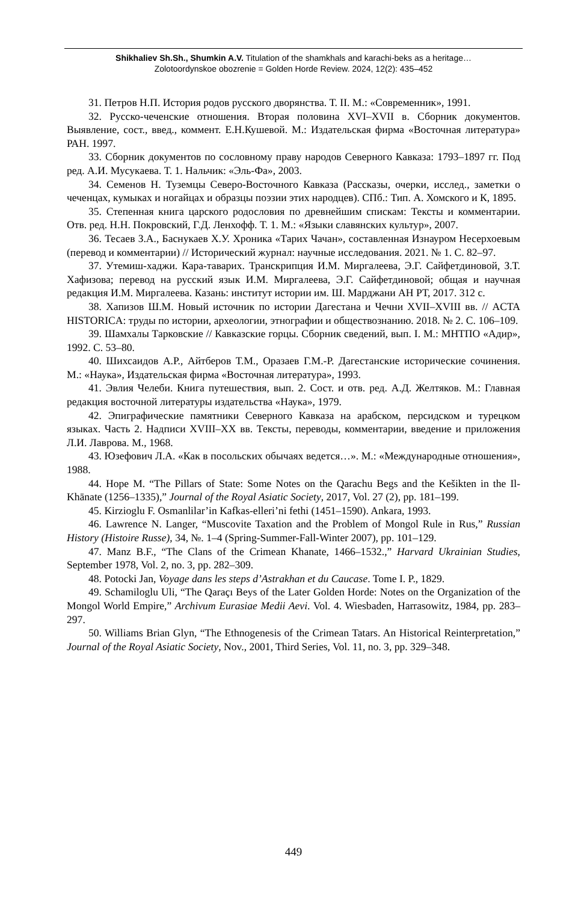Shikhaliev Sh.Sh., Shumkin A.V. Titulation of the shamkhals and karachi-beks as a heritage…
Zolotoordynskoe obozrenie = Golden Horde Review. 2024, 12(2): 435–452
31. Петров Н.П. История родов русского дворянства. Т. II. М.: «Современник», 1991.
32. Русско-чеченские отношения. Вторая половина XVI–XVII в. Сборник документов. Выявление, сост., введ., коммент. Е.Н.Кушевой. М.: Издательская фирма «Восточная литература» РАН. 1997.
33. Сборник документов по сословному праву народов Северного Кавказа: 1793–1897 гг. Под ред. А.И. Мусукаева. Т. 1. Нальчик: «Эль-Фа», 2003.
34. Семенов Н. Туземцы Северо-Восточного Кавказа (Рассказы, очерки, исслед., заметки о чеченцах, кумыках и ногайцах и образцы поэзии этих народцев). СПб.: Тип. А. Хомского и К, 1895.
35. Степенная книга царского родословия по древнейшим спискам: Тексты и комментарии. Отв. ред. Н.Н. Покровский, Г.Д. Ленхофф. Т. 1. М.: «Языки славянских культур», 2007.
36. Тесаев З.А., Баснукаев Х.У. Хроника «Тарих Чачан», составленная Изнауром Несерхоевым (перевод и комментарии) // Исторический журнал: научные исследования. 2021. № 1. С. 82–97.
37. Утемиш-хаджи. Кара-таварих. Транскрипция И.М. Миргалеева, Э.Г. Сайфетдиновой, З.Т. Хафизова; перевод на русский язык И.М. Миргалеева, Э.Г. Сайфетдиновой; общая и научная редакция И.М. Миргалеева. Казань: институт истории им. Ш. Марджани АН РТ, 2017. 312 с.
38. Хапизов Ш.М. Новый источник по истории Дагестана и Чечни XVII–XVIII вв. // ACTA HISTORICA: труды по истории, археологии, этнографии и обществознанию. 2018. № 2. С. 106–109.
39. Шамхалы Тарковские // Кавказские горцы. Сборник сведений, вып. I. М.: МНТПО «Адир», 1992. С. 53–80.
40. Шихсаидов А.Р., Айтберов Т.М., Оразаев Г.М.-Р. Дагестанские исторические сочинения. М.: «Наука», Издательская фирма «Восточная литература», 1993.
41. Эвлия Челеби. Книга путешествия, вып. 2. Сост. и отв. ред. А.Д. Желтяков. М.: Главная редакция восточной литературы издательства «Наука», 1979.
42. Эпиграфические памятники Северного Кавказа на арабском, персидском и турецком языках. Часть 2. Надписи XVIII–XX вв. Тексты, переводы, комментарии, введение и приложения Л.И. Лаврова. М., 1968.
43. Юзефович Л.А. «Как в посольских обычаях ведется…». М.: «Международные отношения», 1988.
44. Hope M. “The Pillars of State: Some Notes on the Qarachu Begs and the Kešikten in the Il-Khānate (1256–1335),” Journal of the Royal Asiatic Society, 2017, Vol. 27 (2), pp. 181–199.
45. Kirzioglu F. Osmanlilar’in Kafkas-elleri’ni fethi (1451–1590). Ankara, 1993.
46. Lawrence N. Langer, “Muscovite Taxation and the Problem of Mongol Rule in Rus,” Russian History (Histoire Russe), 34, №. 1–4 (Spring-Summer-Fall-Winter 2007), pp. 101–129.
47. Manz B.F., “The Clans of the Crimean Khanate, 1466–1532.,” Harvard Ukrainian Studies, September 1978, Vol. 2, no. 3, pp. 282–309.
48. Potocki Jan, Voyage dans les steps d’Astrakhan et du Caucase. Tome I. P., 1829.
49. Schamiloglu Uli, “The Qaraçı Beys of the Later Golden Horde: Notes on the Organization of the Mongol World Empire,” Archivum Eurasiae Medii Aevi. Vol. 4. Wiesbaden, Harrasowitz, 1984, pp. 283–297.
50. Williams Brian Glyn, “The Ethnogenesis of the Crimean Tatars. An Historical Reinterpretation,” Journal of the Royal Asiatic Society, Nov., 2001, Third Series, Vol. 11, no. 3, pp. 329–348.
449